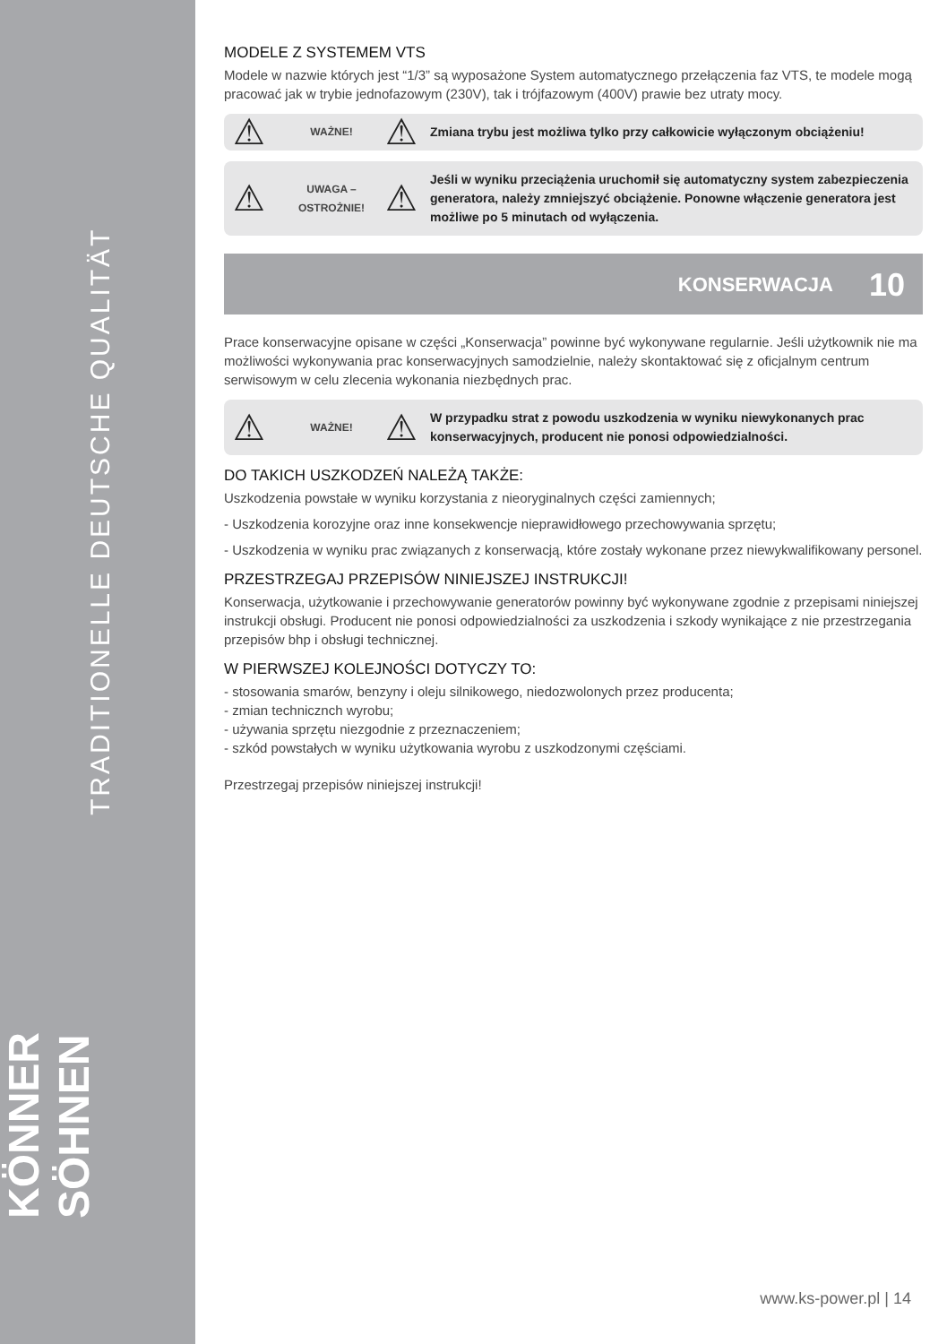TRADITIONELLE DEUTSCHE QUALITÄT
KÖNNER SÖHNEN
MODELE Z SYSTEMEM VTS
Modele w nazwie których jest “1/3” są wyposażone System automatycznego przełączenia faz VTS, te modele mogą pracować jak w trybie jednofazowym (230V), tak i trójfazowym (400V) prawie bez utraty mocy.
⚠
WAŻNE!
⚠
Zmiana trybu jest możliwa tylko przy całkowicie wyłączonym obciążeniu!
⚠
UWAGA – OSTROŻNIE!
⚠
Jeśli w wyniku przeciążenia uruchomił się automatyczny system zabezpieczenia generatora, należy zmniejszyć obciążenie. Ponowne włączenie generatora jest możliwe po 5 minutach od wyłączenia.
KONSERWACJA 10
Prace konserwacyjne opisane w części „Konserwacja” powinne być wykonywane regularnie. Jeśli użytkownik nie ma możliwości wykonywania prac konserwacyjnych samodzielnie, należy skontaktować się z oficjalnym centrum serwisowym w celu zlecenia wykonania niezbędnych prac.
⚠
WAŻNE!
⚠
W przypadku strat z powodu uszkodzenia w wyniku niewykonanych prac konserwacyjnych, producent nie ponosi odpowiedzialności.
DO TAKICH USZKODZEŃ NALEŻĄ TAKŻE:
Uszkodzenia powstałe w wyniku korzystania z nieoryginalnych części zamiennych;
- Uszkodzenia korozyjne oraz inne konsekwencje nieprawidłowego przechowywania sprzętu;
- Uszkodzenia w wyniku prac związanych z konserwacją, które zostały wykonane przez niewykwalifikowany personel.
PRZESTRZEGAJ PRZEPISÓW NINIEJSZEJ INSTRUKCJI!
Konserwacja, użytkowanie i przechowywanie generatorów powinny być wykonywane zgodnie z przepisami niniejszej instrukcji obsługi. Producent nie ponosi odpowiedzialności za uszkodzenia i szkody wynikające z nie przestrzegania przepisów bhp i obsługi technicznej.
W PIERWSZEJ KOLEJNOŚCI DOTYCZY TO:
- stosowania smarów, benzyny i oleju silnikowego, niedozwolonych przez producenta;
- zmian technicznch wyrobu;
- używania sprzętu niezgodnie z przeznaczeniem;
- szkód powstałych w wyniku użytkowania wyrobu z uszkodzonymi częściami.
Przestrzegaj przepisów niniejszej instrukcji!
www.ks-power.pl | 14